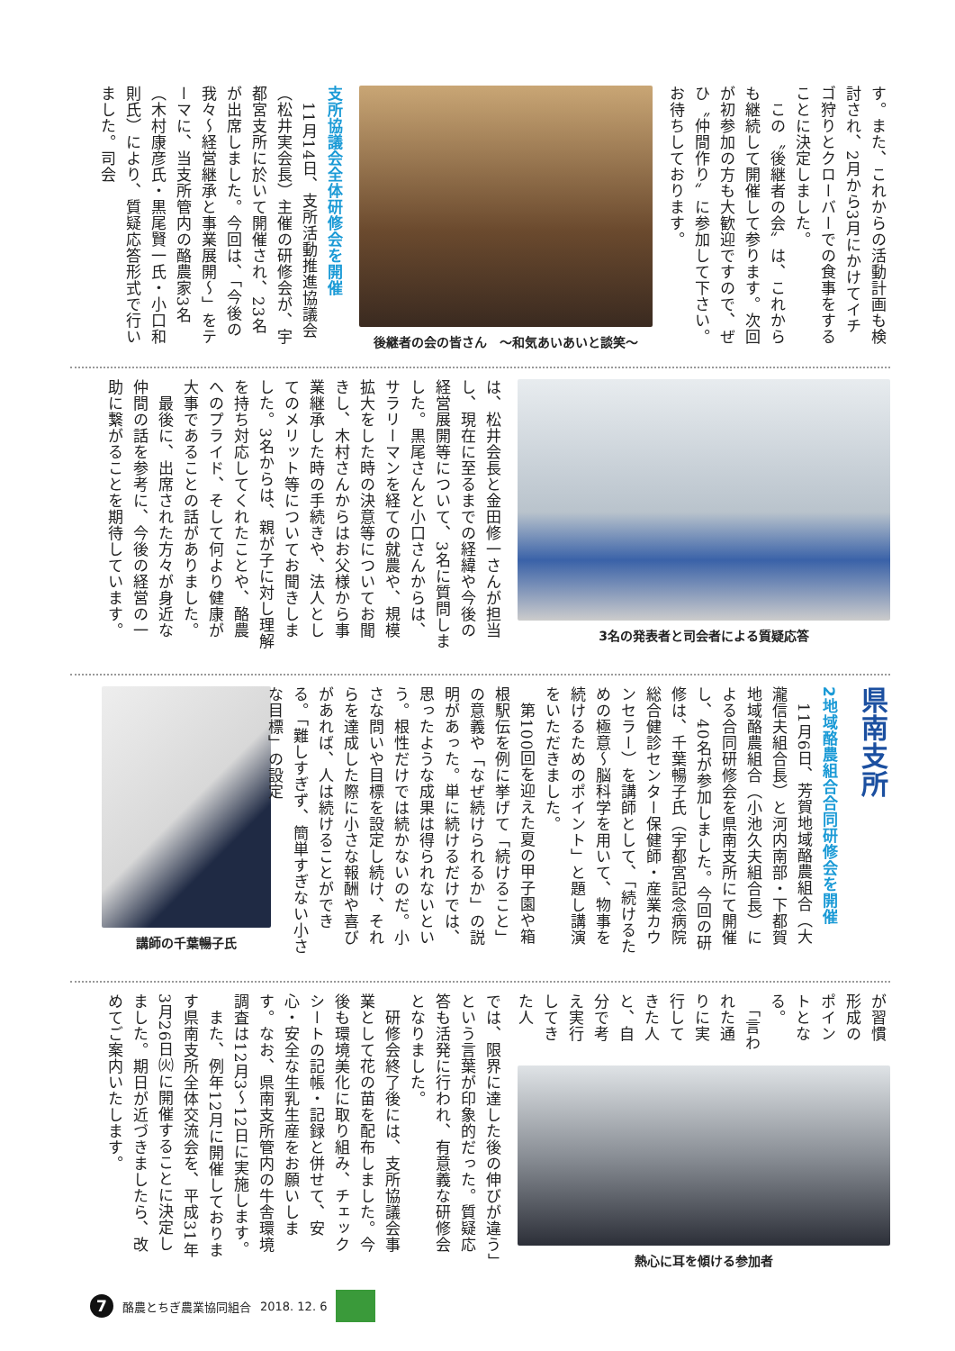す。また、これからの活動計画も検討され、2月から3月にかけてイチゴ狩りとクローバーでの食事をすることに決定しました。
　この〝後継者の会〟は、これからも継続して開催して参ります。次回が初参加の方も大歓迎ですので、ぜひ〝仲間作り〟に参加して下さい。お待ちしております。
後継者の会の皆さん　～和気あいあいと談笑～
支所協議会全体研修会を開催
　11月14日、支所活動推進協議会（松井実会長）主催の研修会が、宇都宮支所に於いて開催され、23名が出席しました。今回は、「今後の我々～経営継承と事業展開～」をテーマに、当支所管内の酪農家3名（木村康彦氏・黒尾賢一氏・小口和則氏）により、質疑応答形式で行いました。司会
3名の発表者と司会者による質疑応答
は、松井会長と金田修一さんが担当し、現在に至るまでの経緯や今後の経営展開等について、3名に質問しました。黒尾さんと小口さんからは、サラリーマンを経ての就農や、規模拡大をした時の決意等についてお聞きし、木村さんからはお父様から事業継承した時の手続きや、法人としてのメリット等についてお聞きしました。3名からは、親が子に対し理解を持ち対応してくれたことや、酪農へのプライド、そして何より健康が大事であることの話がありました。
　最後に、出席された方々が身近な仲間の話を参考に、今後の経営の一助に繋がることを期待しています。
県南支所
2地域酪農組合合同研修会を開催
　11月6日、芳賀地域酪農組合（大瀧信夫組合長）と河内南部・下都賀地域酪農組合（小池久夫組合長）による合同研修会を県南支所にて開催し、40名が参加しました。今回の研修は、千葉暢子氏（宇都宮記念病院総合健診センター保健師・産業カウンセラー）を講師として、「続けるための極意～脳科学を用いて、物事を続けるためのポイント」と題し講演をいただきました。
　第100回を迎えた夏の甲子園や箱根駅伝を例に挙げて「続けること」の意義や「なぜ続けられるか」の説明があった。単に続けるだけでは、思ったような成果は得られないという。根性だけでは続かないのだ。小さな問いや目標を設定し続け、それらを達成した際に小さな報酬や喜びがあれば、人は続けることができる。「難しすぎず、簡単すぎない小さな目標」の設定
講師の千葉暢子氏
が習慣形成のポイントとなる。
　「言われた通りに実行してきた人と、自分で考え実行してきた人
熱心に耳を傾ける参加者
では、限界に達した後の伸びが違う」という言葉が印象的だった。質疑応答も活発に行われ、有意義な研修会となりました。
　研修会終了後には、支所協議会事業として花の苗を配布しました。今後も環境美化に取り組み、チェックシートの記帳・記録と併せて、安心・安全な生乳生産をお願いします。なお、県南支所管内の牛舎環境調査は12月3～12日に実施します。
　また、例年12月に開催しております県南支所全体交流会を、平成31年3月26日㈫に開催することに決定しました。期日が近づきましたら、改めてご案内いたします。
7
酪農とちぎ農業協同組合 2018. 12. 6